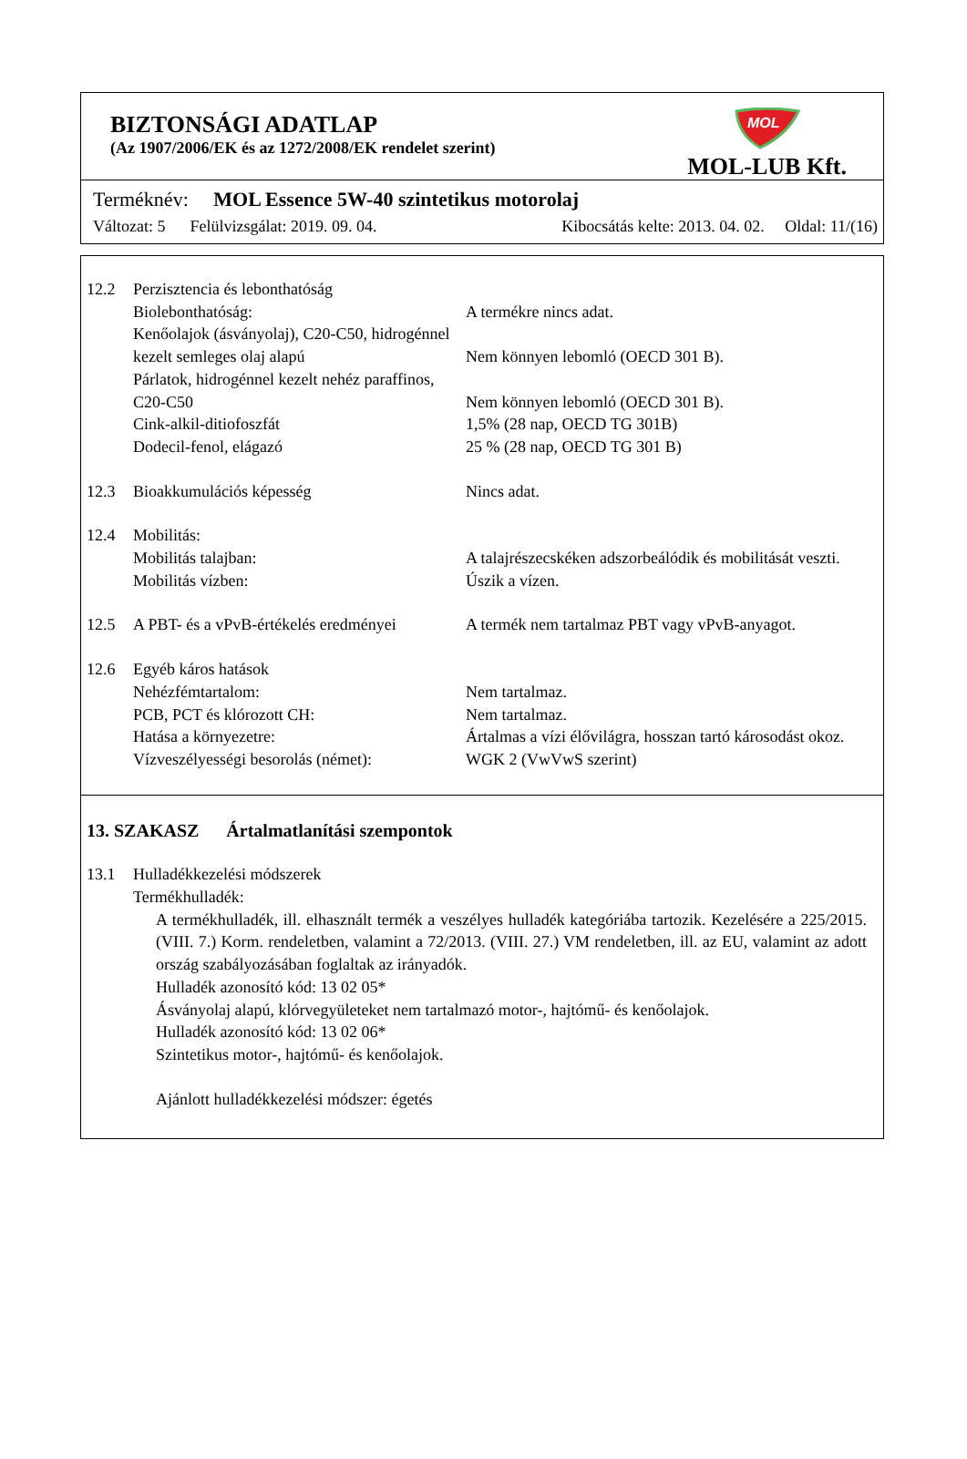BIZTONSÁGI ADATLAP
(Az 1907/2006/EK és az 1272/2008/EK rendelet szerint)
MOL
MOL-LUB Kft.
Terméknév: MOL Essence 5W-40 szintetikus motorolaj
Változat: 5 Felülvizsgálat: 2019. 09. 04. Kibocsátás kelte: 2013. 04. 02. Oldal: 11/(16)
12.2 Perzisztencia és lebonthatóság
Biolebonthatóság: A termékre nincs adat.
Kenőolajok (ásványolaj), C20-C50, hidrogénnel kezelt semleges olaj alapú
Nem könnyen lebomló (OECD 301 B).
Párlatok, hidrogénnel kezelt nehéz paraffinos, C20-C50
Nem könnyen lebomló (OECD 301 B).
Cink-alkil-ditiofoszfát 1,5% (28 nap, OECD TG 301B)
Dodecil-fenol, elágazó 25 % (28 nap, OECD TG 301 B)
12.3 Bioakkumulációs képesség Nincs adat.
12.4 Mobilitás:
Mobilitás talajban: A talajrészecskéken adszorbeálódik és mobilitását veszti.
Mobilitás vízben: Úszik a vízen.
12.5 A PBT- és a vPvB-értékelés eredményei
A termék nem tartalmaz PBT vagy vPvB-anyagot.
12.6 Egyéb káros hatások
Nehézfémtartalom: Nem tartalmaz.
PCB, PCT és klórozott CH: Nem tartalmaz.
Hatása a környezetre: Ártalmas a vízi élővilágra, hosszan tartó károsodást okoz.
Vízveszélyességi besorolás (német):
WGK 2 (VwVwS szerint)
13. SZAKASZ Ártalmatlanítási szempontok
13.1 Hulladékkezelési módszerek
Termékhulladék:
A termékhulladék, ill. elhasznált termék a veszélyes hulladék kategóriába tartozik. Kezelésére a 225/2015. (VIII. 7.) Korm. rendeletben, valamint a 72/2013. (VIII. 27.) VM rendeletben, ill. az EU, valamint az adott ország szabályozásában foglaltak az irányadók.
Hulladék azonosító kód: 13 02 05*
Ásványolaj alapú, klórvegyületeket nem tartalmazó motor-, hajtómű- és kenőolajok.
Hulladék azonosító kód: 13 02 06*
Szintetikus motor-, hajtómű- és kenőolajok.
Ajánlott hulladékkezelési módszer: égetés